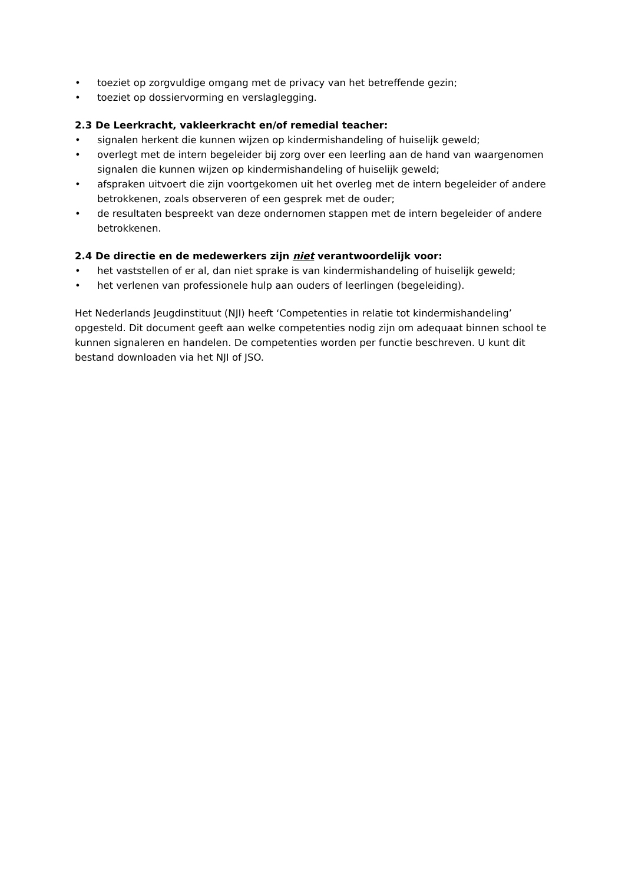• toeziet op zorgvuldige omgang met de privacy van het betreffende gezin;
• toeziet op dossiervorming en verslaglegging.
2.3 De Leerkracht, vakleerkracht en/of remedial teacher:
• signalen herkent die kunnen wijzen op kindermishandeling of huiselijk geweld;
• overlegt met de intern begeleider bij zorg over een leerling aan de hand van waargenomen signalen die kunnen wijzen op kindermishandeling of huiselijk geweld;
• afspraken uitvoert die zijn voortgekomen uit het overleg met de intern begeleider of andere betrokkenen, zoals observeren of een gesprek met de ouder;
• de resultaten bespreekt van deze ondernomen stappen met de intern begeleider of andere betrokkenen.
2.4 De directie en de medewerkers zijn niet verantwoordelijk voor:
• het vaststellen of er al, dan niet sprake is van kindermishandeling of huiselijk geweld;
• het verlenen van professionele hulp aan ouders of leerlingen (begeleiding).
Het Nederlands Jeugdinstituut (NJI) heeft ‘Competenties in relatie tot kindermishandeling’ opgesteld. Dit document geeft aan welke competenties nodig zijn om adequaat binnen school te kunnen signaleren en handelen. De competenties worden per functie beschreven. U kunt dit bestand downloaden via het NJI of JSO.